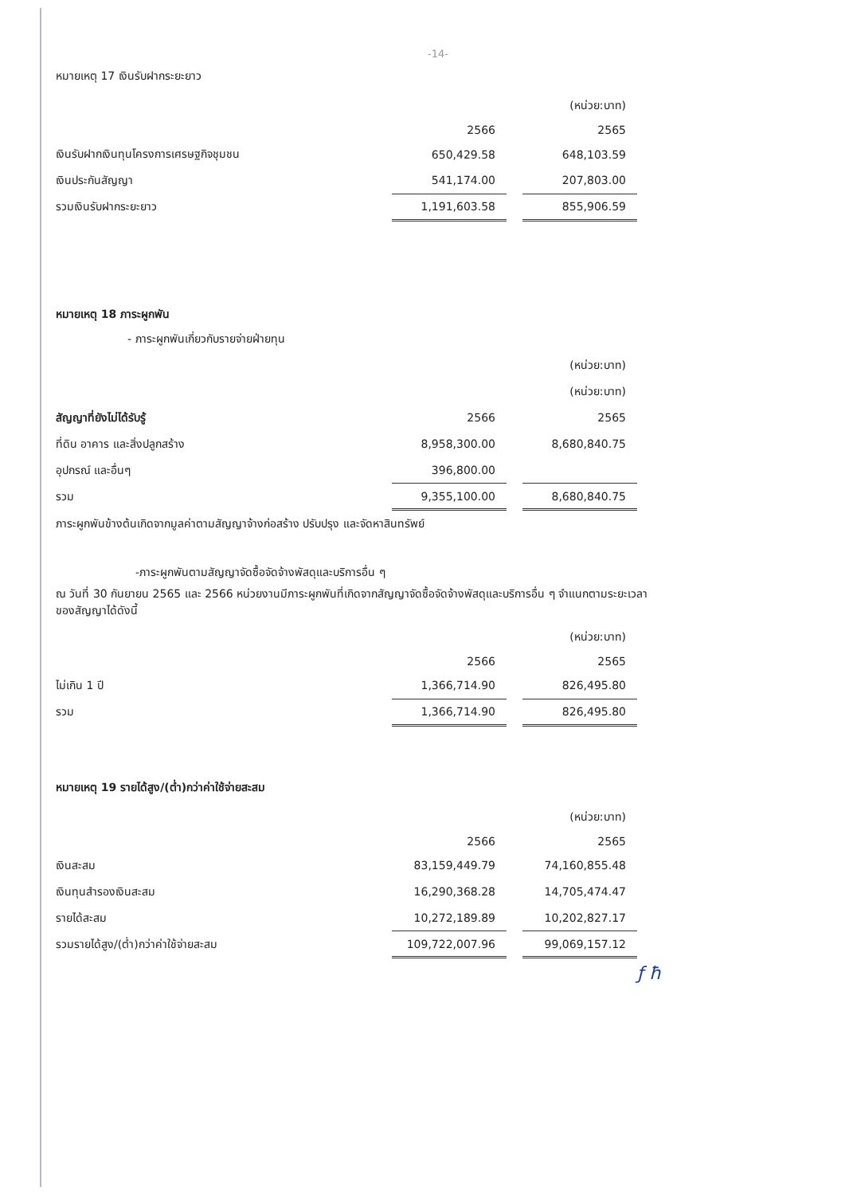-14-
หมายเหตุ 17 เงินรับฝากระยะยาว
| | | | (หน่วย:บาท) |
| | 2566 | | 2565 |
| เงินรับฝากเงินทุนโครงการเศรษฐกิจชุมชน | 650,429.58 | | 648,103.59 |
| เงินประกันสัญญา | 541,174.00 | | 207,803.00 |
| รวมเงินรับฝากระยะยาว | 1,191,603.58 | | 855,906.59 |
หมายเหตุ 18 ภาระผูกพัน
- ภาระผูกพันเกี่ยวกับรายจ่ายฝ่ายทุน
| | | | (หน่วย:บาท) |
| | | | (หน่วย:บาท) |
| สัญญาที่ยังไม่ได้รับรู้ | 2566 | | 2565 |
| ที่ดิน อาคาร และสิ่งปลูกสร้าง | 8,958,300.00 | | 8,680,840.75 |
| อุปกรณ์ และอื่นๆ | 396,800.00 | | |
| รวม | 9,355,100.00 | | 8,680,840.75 |
ภาระผูกพันข้างต้นเกิดจากมูลค่าตามสัญญาจ้างก่อสร้าง ปรับปรุง และจัดหาสินทรัพย์
-ภาระผูกพันตามสัญญาจัดซื้อจัดจ้างพัสดุและบริการอื่น ๆ
ณ วันที่ 30 กันยายน 2565 และ 2566 หน่วยงานมีภาระผูกพันที่เกิดจากสัญญาจัดซื้อจัดจ้างพัสดุและบริการอื่น ๆ จำแนกตามระยะเวลาของสัญญาได้ดังนี้
| | | | (หน่วย:บาท) |
| | 2566 | | 2565 |
| ไม่เกิน 1 ปี | 1,366,714.90 | | 826,495.80 |
| รวม | 1,366,714.90 | | 826,495.80 |
หมายเหตุ 19 รายได้สูง/(ต่ำ)กว่าค่าใช้จ่ายสะสม
| | | | (หน่วย:บาท) |
| | 2566 | | 2565 |
| เงินสะสม | 83,159,449.79 | | 74,160,855.48 |
| เงินทุนสำรองเงินสะสม | 16,290,368.28 | | 14,705,474.47 |
| รายได้สะสม | 10,272,189.89 | | 10,202,827.17 |
| รวมรายได้สูง/(ต่ำ)กว่าค่าใช้จ่ายสะสม | 109,722,007.96 | | 99,069,157.12 |
ƒ ħ